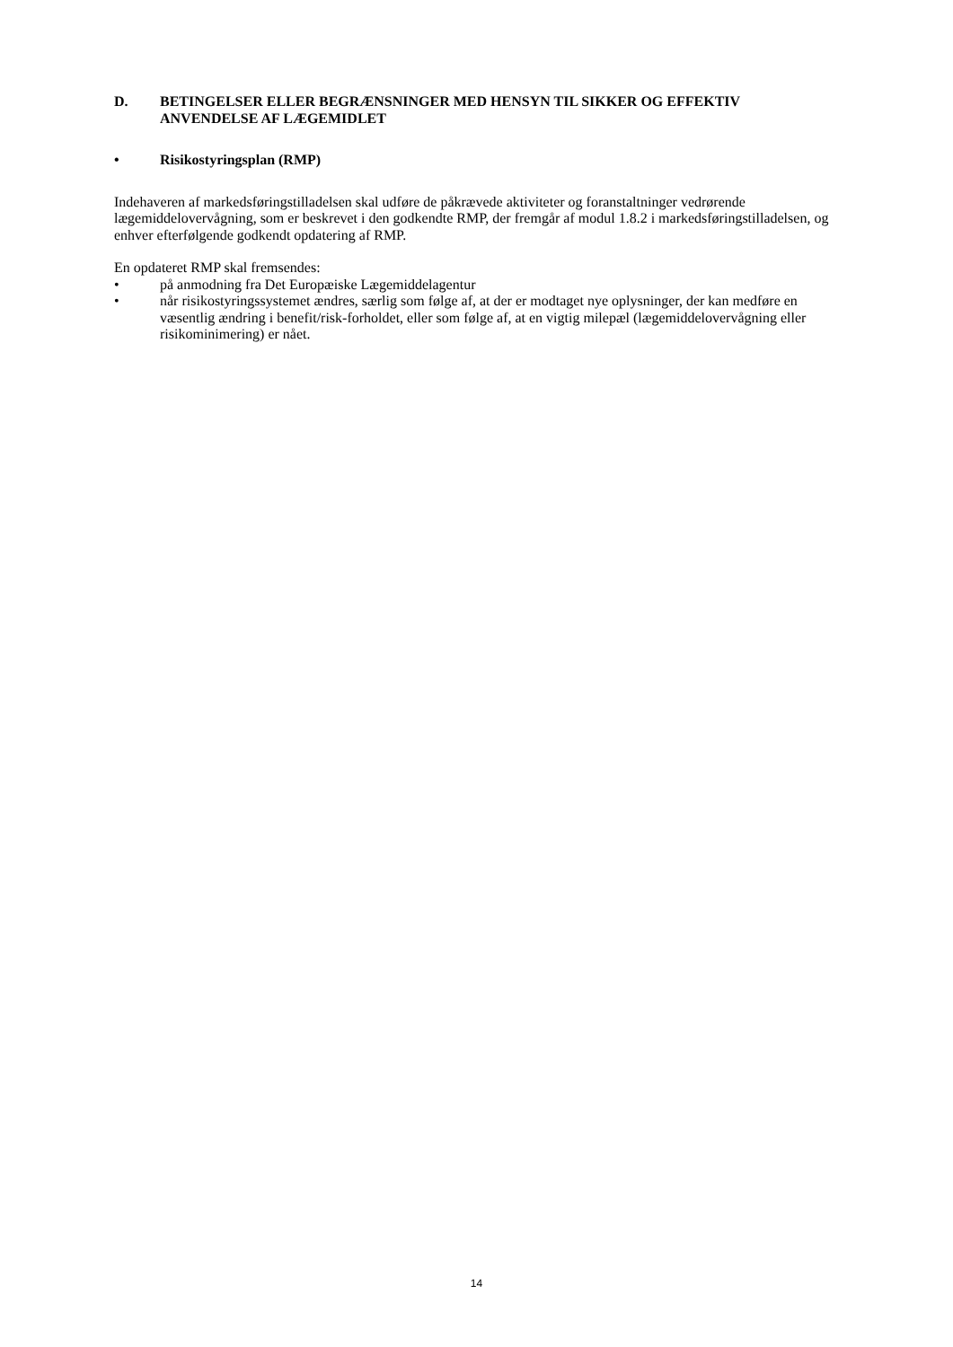D. BETINGELSER ELLER BEGRÆNSNINGER MED HENSYN TIL SIKKER OG EFFEKTIV ANVENDELSE AF LÆGEMIDLET
• Risikostyringsplan (RMP)
Indehaveren af markedsføringstilladelsen skal udføre de påkrævede aktiviteter og foranstaltninger vedrørende lægemiddelovervågning, som er beskrevet i den godkendte RMP, der fremgår af modul 1.8.2 i markedsføringstilladelsen, og enhver efterfølgende godkendt opdatering af RMP.
En opdateret RMP skal fremsendes:
• på anmodning fra Det Europæiske Lægemiddelagentur
• når risikostyringssystemet ændres, særlig som følge af, at der er modtaget nye oplysninger, der kan medføre en væsentlig ændring i benefit/risk-forholdet, eller som følge af, at en vigtig milepæl (lægemiddelovervågning eller risikominimering) er nået.
14